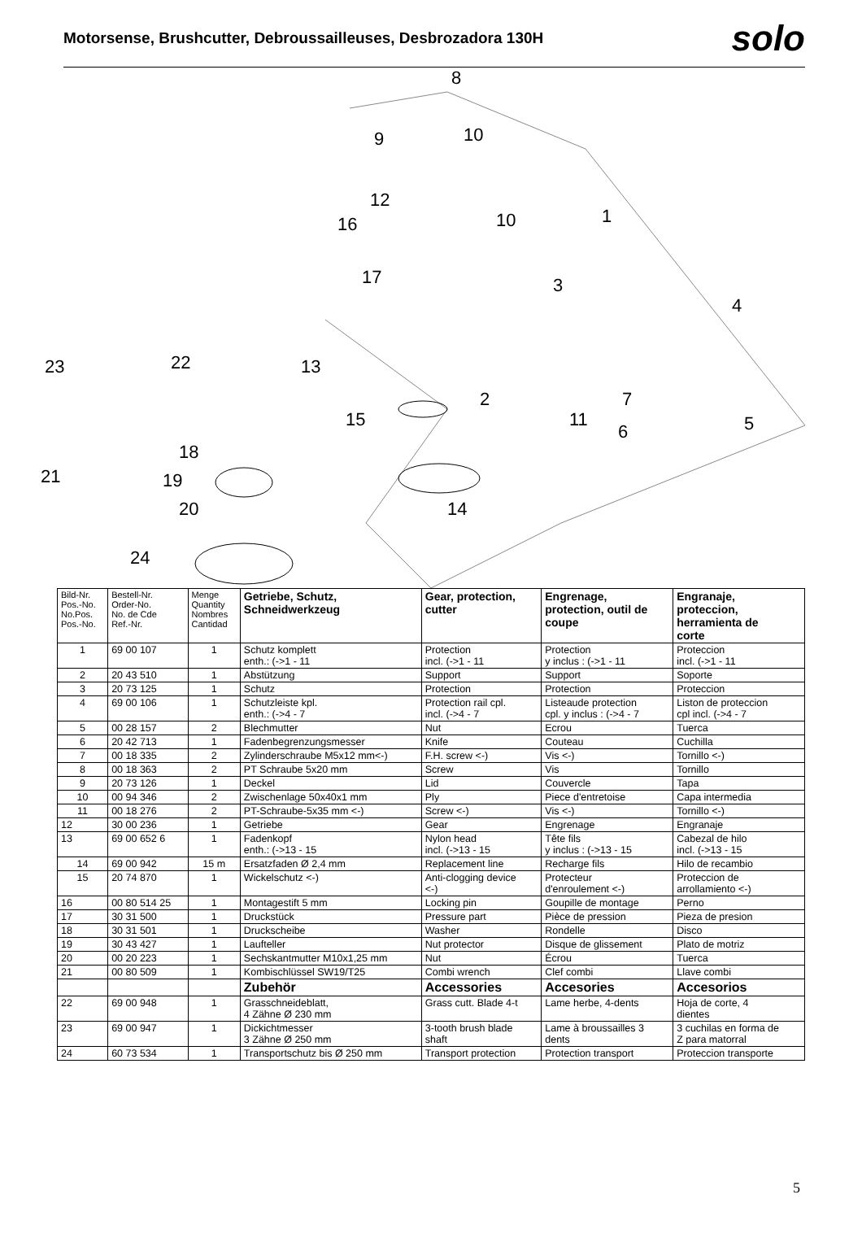Motorsense, Brushcutter, Debroussailleuses, Desbrozadora 130H
solo
8
9 10
12
16 10 1
17 3
4
23 22 13
2 7
11 15 5 6
18
21 19
20 14
24
| Bild-Nr. Pos.-No. No.Pos. Pos.-No. | Bestell-Nr. Order-No. No. de Cde Ref.-Nr. | Menge Quantity Nombres Cantidad | Getriebe, Schutz, Schneidwerkzeug | Gear, protection, cutter | Engrenage, protection, outil de coupe | Engranaje, proteccion, herramienta de corte |
| --- | --- | --- | --- | --- | --- | --- |
| 1 | 69 00 107 | 1 | Schutz komplett enth.: (->1 - 11 | Protection incl. (->1 - 11 | Protection y inclus : (->1 - 11 | Proteccion incl. (->1 - 11 |
| 2 | 20 43 510 | 1 | Abstützung | Support | Support | Soporte |
| 3 | 20 73 125 | 1 | Schutz | Protection | Protection | Proteccion |
| 4 | 69 00 106 | 1 | Schutzleiste kpl. enth.: (->4 - 7 | Protection rail cpl. incl. (->4 - 7 | Listeaude protection cpl. y inclus : (->4 - 7 | Liston de proteccion cpl incl. (->4 - 7 |
| 5 | 00 28 157 | 2 | Blechmutter | Nut | Ecrou | Tuerca |
| 6 | 20 42 713 | 1 | Fadenbegrenzungsmesser | Knife | Couteau | Cuchilla |
| 7 | 00 18 335 | 2 | Zylinderschraube M5x12 mm<-) | F.H. screw <-) | Vis <-) | Tornillo <-) |
| 8 | 00 18 363 | 2 | PT Schraube 5x20 mm | Screw | Vis | Tornillo |
| 9 | 20 73 126 | 1 | Deckel | Lid | Couvercle | Tapa |
| 10 | 00 94 346 | 2 | Zwischenlage 50x40x1 mm | Ply | Piece d'entretoise | Capa intermedia |
| 11 | 00 18 276 | 2 | PT-Schraube-5x35 mm <-) | Screw <-) | Vis <-) | Tornillo <-) |
| 12 | 30 00 236 | 1 | Getriebe | Gear | Engrenage | Engranaje |
| 13 | 69 00 652 6 | 1 | Fadenkopf enth.: (->13 - 15 | Nylon head incl. (->13 - 15 | Tête fils y inclus : (->13 - 15 | Cabezal de hilo incl. (->13 - 15 |
| 14 | 69 00 942 | 15 m | Ersatzfaden Ø 2,4 mm | Replacement line | Recharge fils | Hilo de recambio |
| 15 | 20 74 870 | 1 | Wickelschutz <-) | Anti-clogging device <-) | Protecteur d'enroulement <-) | Proteccion de arrollamiento <-) |
| 16 | 00 80 514 25 | 1 | Montagestift 5 mm | Locking pin | Goupille de montage | Perno |
| 17 | 30 31 500 | 1 | Druckstück | Pressure part | Pièce de pression | Pieza de presion |
| 18 | 30 31 501 | 1 | Druckscheibe | Washer | Rondelle | Disco |
| 19 | 30 43 427 | 1 | Laufteller | Nut protector | Disque de glissement | Plato de motriz |
| 20 | 00 20 223 | 1 | Sechskantmutter M10x1,25 mm | Nut | Écrou | Tuerca |
| 21 | 00 80 509 | 1 | Kombischlüssel SW19/T25 | Combi wrench | Clef combi | Llave combi |
| | | | Zubehör | Accessories | Accesories | Accesorios |
| 22 | 69 00 948 | 1 | Grasschneideblatt, 4 Zähne Ø 230 mm | Grass cutt. Blade 4-t | Lame herbe, 4-dents | Hoja de corte, 4 dientes |
| 23 | 69 00 947 | 1 | Dickichtmesser 3 Zähne Ø 250 mm | 3-tooth brush blade shaft | Lame à broussailles 3 dents | 3 cuchilas en forma de Z para matorral |
| 24 | 60 73 534 | 1 | Transportschutz bis Ø 250 mm | Transport protection | Protection transport | Proteccion transporte |
5